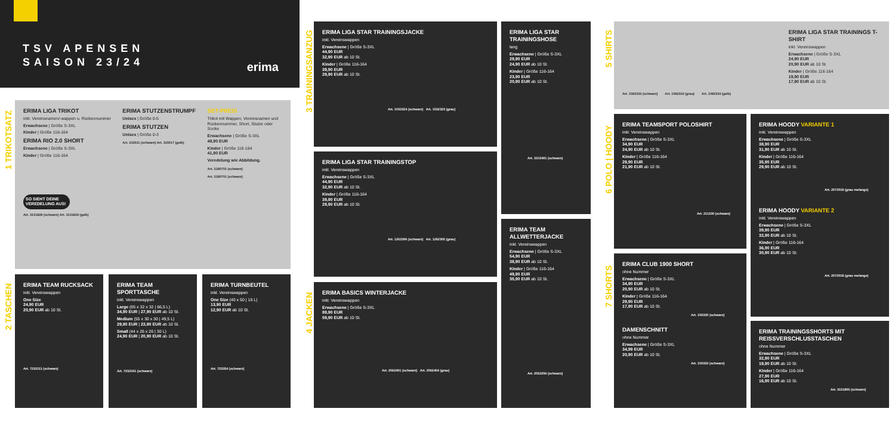TSV APENSEN
SAISON 23/24
erima
1 TRIKOTSATZ
ERIMA LIGA TRIKOT
inkl. Vereinsnamen/-wappen u. Rückennummer
Erwachsene | Größe S-3XL
Kinder | Größe 116-164
ERIMA RIO 2.0 SHORT
Erwachsene | Größe S-3XL
Kinder | Größe 116-164
SO SIEHT DEINE VEREDELUNG AUS!
Art. 3131828 (schwarz) Art. 3131829 (gelb)
ERIMA STUTZENSTRUMPF
Unisex | Größe 0-5
ERIMA STUTZEN
Unisex | Größe 0-3
Art. 316011 (schwarz) Art. 315017 (gelb)
SET-PREIS
Trikot mit Wappen, Vereinsnamen und Rückennummer, Short, Stutze oder Socke
Erwachsene | Größe S-3XL
48,90 EUR
Kinder | Größe 116-164
41,90 EUR
Veredelung wie Abbildung.
Art. 3180701 (schwarz)
Art. 3180701 (schwarz)
2 TASCHEN
ERIMA TEAM RUCKSACK
inkl. Vereinswappen
One Size
24,90 EUR
20,90 EUR ab 10 St.
Art. 7232111 (schwarz)
ERIMA TEAM SPORTTASCHE
inkl. Vereinswappen
Large (65 x 32 x 32 | 66,5 L)
34,90 EUR | 27,90 EUR ab 10 St.
Medium (55 x 30 x 30 | 49,5 L)
29,90 EUR | 23,90 EUR ab 10 St.
Small (44 x 26 x 26 | 30 L)
24,90 EUR | 20,90 EUR ab 10 St.
Art. 7232101 (schwarz)
ERIMA TURNBEUTEL
inkl. Vereinswappen
One Size (40 x 50 | 16 L)
13,90 EUR
12,90 EUR ab 10 St.
Art. 723354 (schwarz)
3 TRAININGSANZUG
ERIMA LIGA STAR TRAININGSJACKE
inkl. Vereinswappen
Erwachsene | Größe S-3XL
44,90 EUR
32,90 EUR ab 10 St.
Kinder | Größe 116-164
39,90 EUR
29,90 EUR ab 10 St.
Art. 1032324 (schwarz) Art. 1032323 (grau)
ERIMA LIGA STAR TRAININGSTOP
inkl. Vereinswappen
Erwachsene | Größe S-3XL
44,90 EUR
32,90 EUR ab 10 St.
Kinder | Größe 116-164
39,90 EUR
29,90 EUR ab 10 St.
Art. 1262306 (schwarz) Art. 1262305 (grau)
4 JACKEN
ERIMA BASICS WINTERJACKE
inkl. Vereinswappen
Erwachsene | Größe S-3XL
89,90 EUR
59,90 EUR ab 10 St.
Art. 2062401 (schwarz) Art. 2062404 (grau)
ERIMA LIGA STAR TRAININGSHOSE
lang
Erwachsene | Größe S-3XL
29,90 EUR
24,90 EUR ab 10 St.
Kinder | Größe 116-164
23,90 EUR
20,90 EUR ab 10 St.
Art. 3102401 (schwarz)
ERIMA TEAM ALLWETTERJACKE
inkl. Vereinswappen
Erwachsene | Größe S-3XL
54,90 EUR
38,90 EUR ab 10 St.
Kinder | Größe 116-164
49,90 EUR
35,90 EUR ab 10 St.
Art. 2052206 (schwarz)
5 SHIRTS
Art. 1082333 (schwarz) Art. 1082332 (grau) Art. 1082334 (gelb)
ERIMA LIGA STAR TRAININGS T-SHIRT
inkl. Vereinswappen
Erwachsene | Größe S-3XL
24,90 EUR
20,90 EUR ab 10 St.
Kinder | Größe 116-164
19,90 EUR
17,90 EUR ab 10 St.
6 POLO | HOODY
ERIMA TEAMSPORT POLOSHIRT
inkl. Vereinswappen
Erwachsene | Größe S-3XL
34,90 EUR
24,90 EUR ab 10 St.
Kinder | Größe 116-164
29,90 EUR
21,90 EUR ab 10 St.
Art. 211330 (schwarz)
ERIMA HOODY VARIANTE 1
inkl. Vereinswappen
Erwachsene | Größe S-3XL
38,90 EUR
31,90 EUR ab 10 St.
Kinder | Größe 116-164
35,90 EUR
29,90 EUR ab 10 St.
Art. 2072018 (grau melange)
ERIMA HOODY VARIANTE 2
inkl. Vereinswappen
Erwachsene | Größe S-3XL
39,90 EUR
32,90 EUR ab 10 St.
Kinder | Größe 116-164
36,90 EUR
30,90 EUR ab 10 St.
Art. 2072018 (grau melange)
7 SHORTS
ERIMA CLUB 1900 SHORT
ohne Nummer
Erwachsene | Größe S-3XL
34,90 EUR
20,90 EUR ab 10 St.
Kinder | Größe 116-164
29,90 EUR
17,90 EUR ab 10 St.
Art. 109330 (schwarz)
DAMENSCHNITT
ohne Nummer
Erwachsene | Größe S-3XL
34,99 EUR
20,90 EUR ab 10 St.
Art. 109333 (schwarz)
ERIMA TRAININGSSHORTS MIT REISSVERSCHLUSSTASCHEN
ohne Nummer
Erwachsene | Größe S-3XL
32,90 EUR
19,90 EUR ab 10 St.
Kinder | Größe 116-164
27,90 EUR
16,90 EUR ab 10 St.
Art. 3151805 (schwarz)